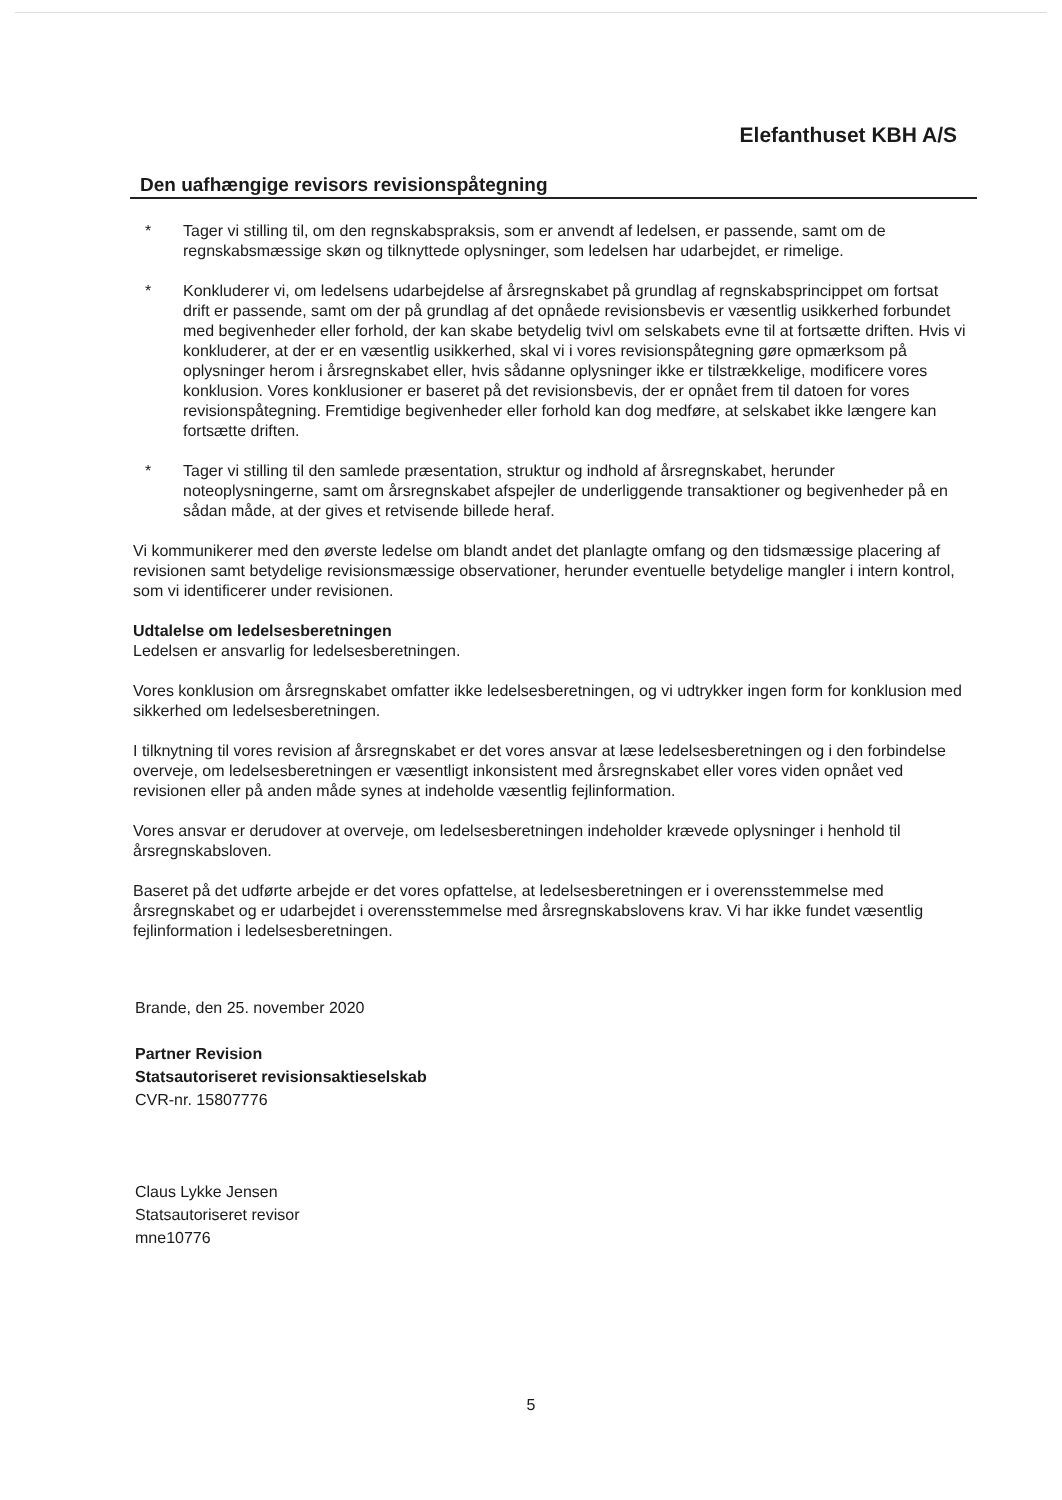Elefanthuset KBH A/S
Den uafhængige revisors revisionspåtegning
* Tager vi stilling til, om den regnskabspraksis, som er anvendt af ledelsen, er passende, samt om de regnskabsmæssige skøn og tilknyttede oplysninger, som ledelsen har udarbejdet, er rimelige.
* Konkluderer vi, om ledelsens udarbejdelse af årsregnskabet på grundlag af regnskabsprincippet om fortsat drift er passende, samt om der på grundlag af det opnåede revisionsbevis er væsentlig usikkerhed forbundet med begivenheder eller forhold, der kan skabe betydelig tvivl om selskabets evne til at fortsætte driften. Hvis vi konkluderer, at der er en væsentlig usikkerhed, skal vi i vores revisionspåtegning gøre opmærksom på oplysninger herom i årsregnskabet eller, hvis sådanne oplysninger ikke er tilstrækkelige, modificere vores konklusion. Vores konklusioner er baseret på det revisionsbevis, der er opnået frem til datoen for vores revisionspåtegning. Fremtidige begivenheder eller forhold kan dog medføre, at selskabet ikke længere kan fortsætte driften.
* Tager vi stilling til den samlede præsentation, struktur og indhold af årsregnskabet, herunder noteoplysningerne, samt om årsregnskabet afspejler de underliggende transaktioner og begivenheder på en sådan måde, at der gives et retvisende billede heraf.
Vi kommunikerer med den øverste ledelse om blandt andet det planlagte omfang og den tidsmæssige placering af revisionen samt betydelige revisionsmæssige observationer, herunder eventuelle betydelige mangler i intern kontrol, som vi identificerer under revisionen.
Udtalelse om ledelsesberetningen
Ledelsen er ansvarlig for ledelsesberetningen.
Vores konklusion om årsregnskabet omfatter ikke ledelsesberetningen, og vi udtrykker ingen form for konklusion med sikkerhed om ledelsesberetningen.
I tilknytning til vores revision af årsregnskabet er det vores ansvar at læse ledelsesberetningen og i den forbindelse overveje, om ledelsesberetningen er væsentligt inkonsistent med årsregnskabet eller vores viden opnået ved revisionen eller på anden måde synes at indeholde væsentlig fejlinformation.
Vores ansvar er derudover at overveje, om ledelsesberetningen indeholder krævede oplysninger i henhold til årsregnskabsloven.
Baseret på det udførte arbejde er det vores opfattelse, at ledelsesberetningen er i overensstemmelse med årsregnskabet og er udarbejdet i overensstemmelse med årsregnskabslovens krav. Vi har ikke fundet væsentlig fejlinformation i ledelsesberetningen.
Brande, den 25. november 2020
Partner Revision
Statsautoriseret revisionsaktieselskab
CVR-nr. 15807776
Claus Lykke Jensen
Statsautoriseret revisor
mne10776
5